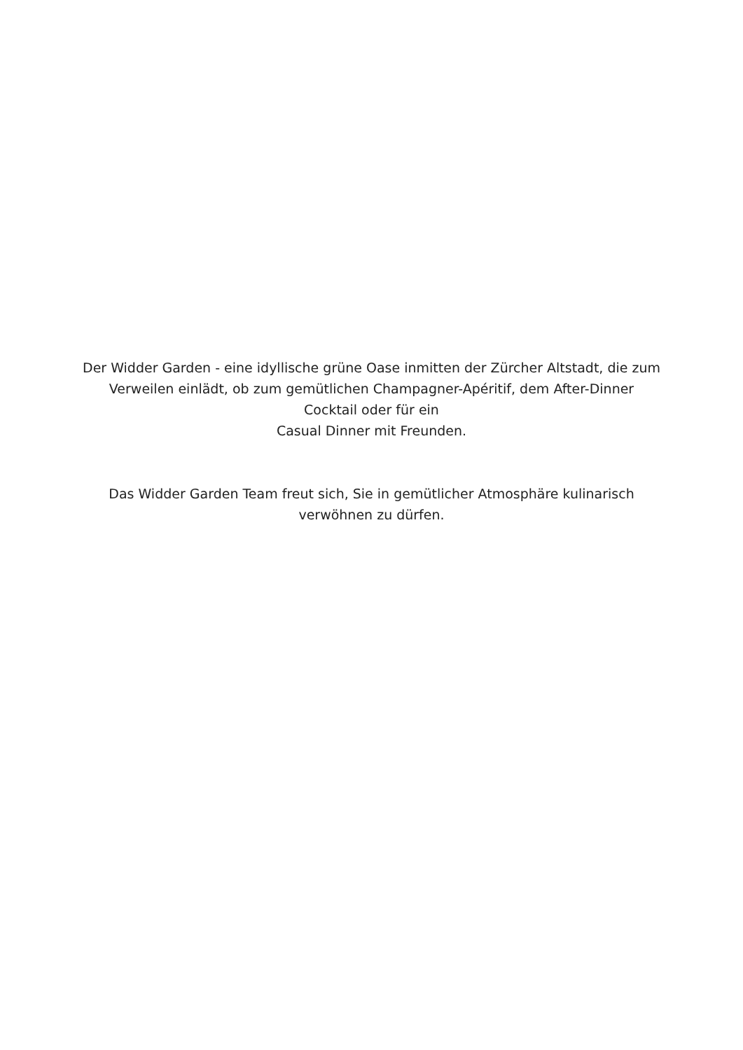Der Widder Garden - eine idyllische grüne Oase inmitten der Zürcher Altstadt, die zum
Verweilen einlädt, ob zum gemütlichen Champagner-Apéritif, dem After-Dinner
Cocktail oder für ein
Casual Dinner mit Freunden.
Das Widder Garden Team freut sich, Sie in gemütlicher Atmosphäre kulinarisch
verwöhnen zu dürfen.